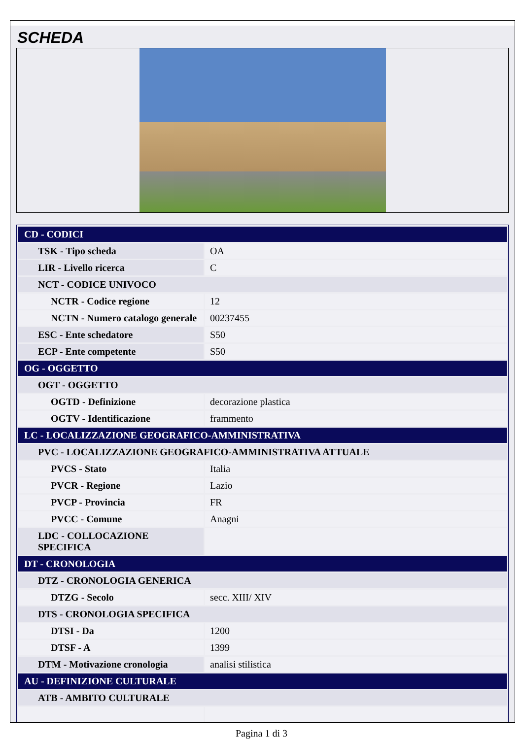SCHEDA
| CD - CODICI | |
| TSK - Tipo scheda | OA |
| LIR - Livello ricerca | C |
| NCT - CODICE UNIVOCO | |
| NCTR - Codice regione | 12 |
| NCTN - Numero catalogo generale | 00237455 |
| ESC - Ente schedatore | S50 |
| ECP - Ente competente | S50 |
| OG - OGGETTO | |
| OGT - OGGETTO | |
| OGTD - Definizione | decorazione plastica |
| OGTV - Identificazione | frammento |
| LC - LOCALIZZAZIONE GEOGRAFICO-AMMINISTRATIVA | |
| PVC - LOCALIZZAZIONE GEOGRAFICO-AMMINISTRATIVA ATTUALE | |
| PVCS - Stato | Italia |
| PVCR - Regione | Lazio |
| PVCP - Provincia | FR |
| PVCC - Comune | Anagni |
| LDC - COLLOCAZIONE SPECIFICA | |
| DT - CRONOLOGIA | |
| DTZ - CRONOLOGIA GENERICA | |
| DTZG - Secolo | secc. XIII/ XIV |
| DTS - CRONOLOGIA SPECIFICA | |
| DTSI - Da | 1200 |
| DTSF - A | 1399 |
| DTM - Motivazione cronologia | analisi stilistica |
| AU - DEFINIZIONE CULTURALE | |
| ATB - AMBITO CULTURALE | |
Pagina 1 di 3